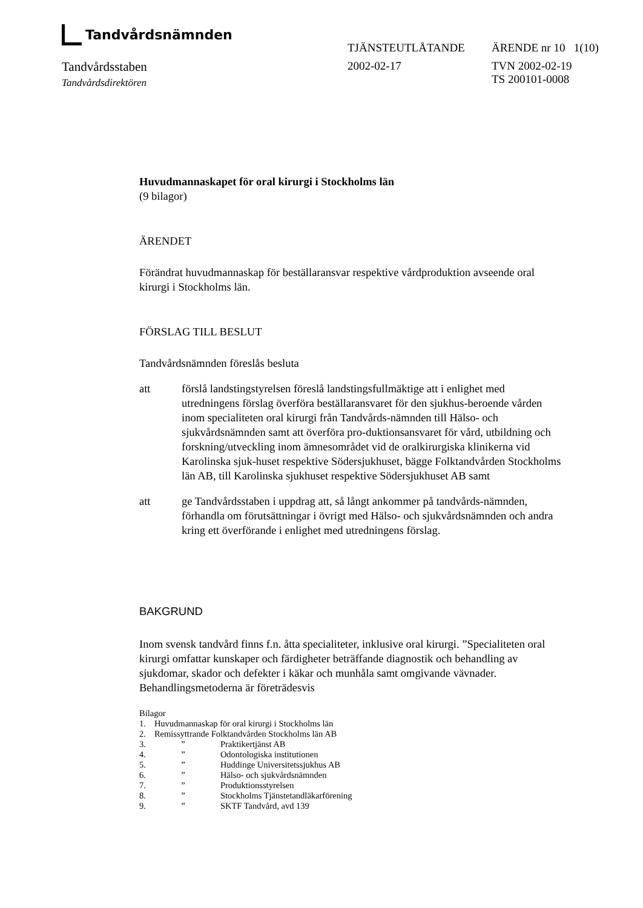Tandvårdsnämnden
TJÄNSTEUTLÅTANDE ÄRENDE nr 10 1(10)
Tandvårdsstaben
Tandvårdsdirektören
2002-02-17 TVN 2002-02-19
TS 200101-0008
Huvudmannaskapet för oral kirurgi i Stockholms län
(9 bilagor)
ÄRENDET
Förändrat huvudmannaskap för beställaransvar respektive vårdproduktion avseende oral kirurgi i Stockholms län.
FÖRSLAG TILL BESLUT
Tandvårdsnämnden föreslås besluta
att förslå landstingstyrelsen föreslå landstingsfullmäktige att i enlighet med utredningens förslag överföra beställaransvaret för den sjukhus-beroende vården inom specialiteten oral kirurgi från Tandvårds-nämnden till Hälso- och sjukvårdsnämnden samt att överföra pro-duktionsansvaret för vård, utbildning och forskning/utveckling inom ämnesområdet vid de oralkirurgiska klinikerna vid Karolinska sjuk-huset respektive Södersjukhuset, bägge Folktandvården Stockholms län AB, till Karolinska sjukhuset respektive Södersjukhuset AB samt
att ge Tandvårdsstaben i uppdrag att, så långt ankommer på tandvårds-nämnden, förhandla om förutsättningar i övrigt med Hälso- och sjukvårdsnämnden och andra kring ett överförande i enlighet med utredningens förslag.
BAKGRUND
Inom svensk tandvård finns f.n. åtta specialiteter, inklusive oral kirurgi. ”Specialiteten oral kirurgi omfattar kunskaper och färdigheter beträffande diagnostik och behandling av sjukdomar, skador och defekter i käkar och munhåla samt omgivande vävnader. Behandlingsmetoderna är företrädesvis
Bilagor
| 1. | Huvudmannaskap för oral kirurgi i Stockholms län | |
| 2. | Remissyttrande Folktandvården Stockholms län AB | |
| 3. | ” | Praktikertjänst AB |
| 4. | ” | Odontologiska institutionen |
| 5. | ” | Huddinge Universitetssjukhus AB |
| 6. | ” | Hälso- och sjukvårdsnämnden |
| 7. | ” | Produktionsstyrelsen |
| 8. | ” | Stockholms Tjänstetandläkarförening |
| 9. | ” | SKTF Tandvård, avd 139 |